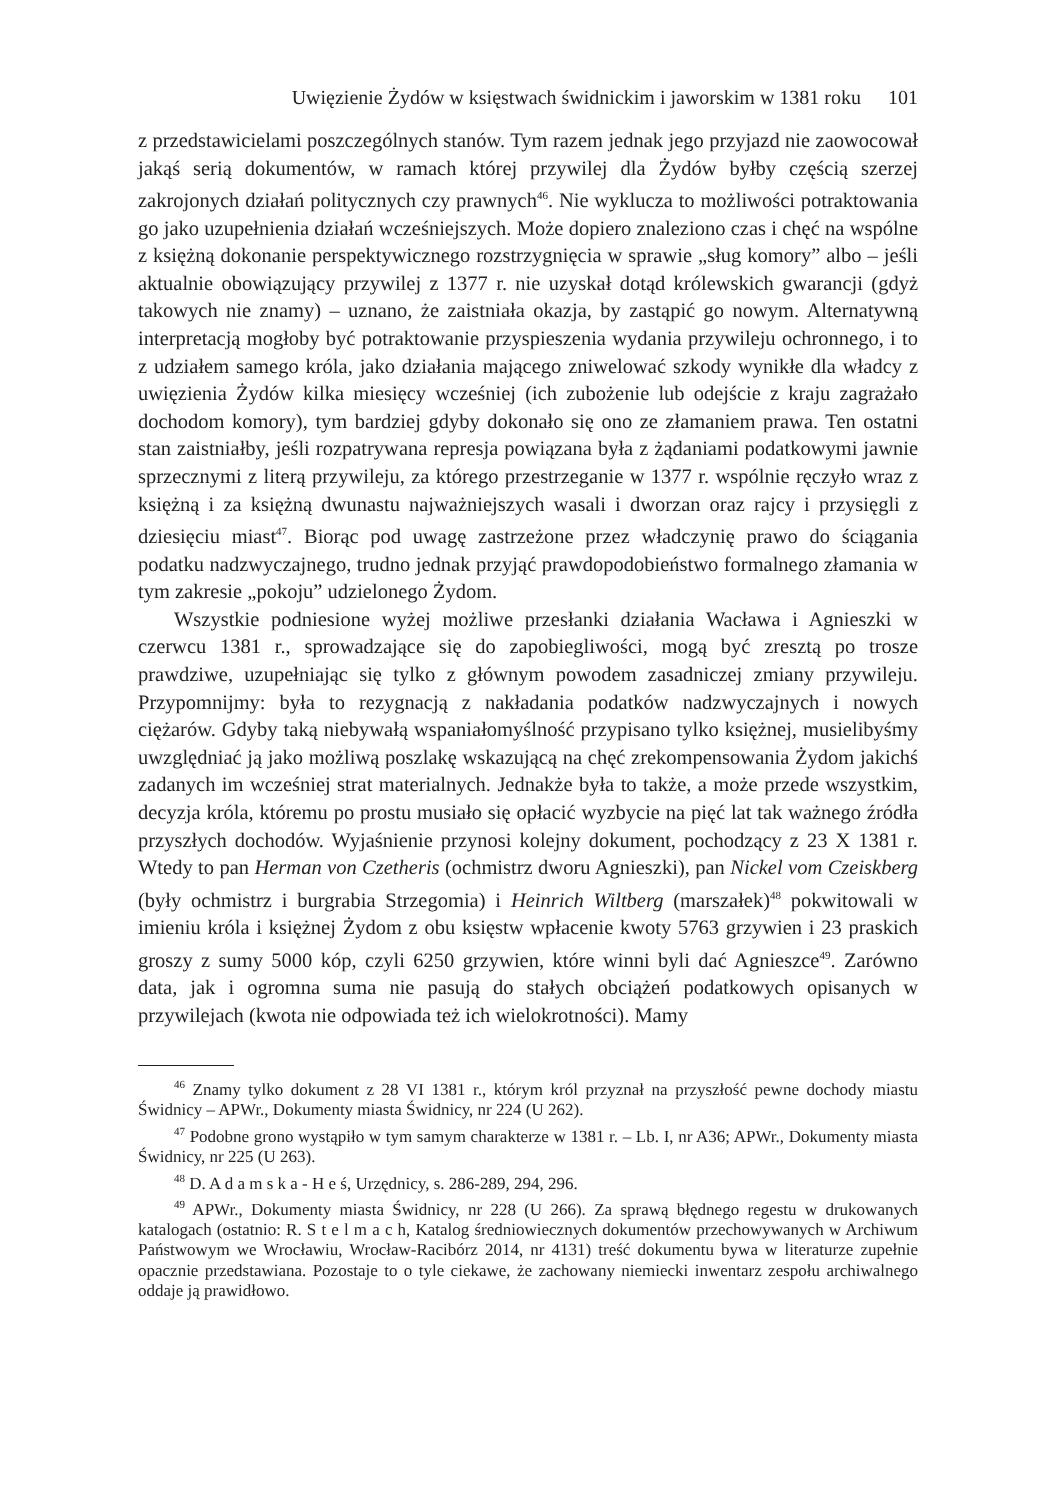Uwięzienie Żydów w księstwach świdnickim i jaworskim w 1381 roku 101
z przedstawicielami poszczególnych stanów. Tym razem jednak jego przyjazd nie zaowocował jakąś serią dokumentów, w ramach której przywilej dla Żydów byłby częścią szerzej zakrojonych działań politycznych czy prawnych<sup>46</sup>. Nie wyklucza to możliwości potraktowania go jako uzupełnienia działań wcześniejszych. Może dopiero znaleziono czas i chęć na wspólne z księżną dokonanie perspektywicznego rozstrzygnięcia w sprawie „sług komory” albo – jeśli aktualnie obowiązujący przywilej z 1377 r. nie uzyskał dotąd królewskich gwarancji (gdyż takowych nie znamy) – uznano, że zaistniała okazja, by zastąpić go nowym. Alternatywną interpretacją mogłoby być potraktowanie przyspieszenia wydania przywileju ochronnego, i to z udziałem samego króla, jako działania mającego zniwelować szkody wynikłe dla władcy z uwięzienia Żydów kilka miesięcy wcześniej (ich zubożenie lub odejście z kraju zagrażało dochodom komory), tym bardziej gdyby dokonało się ono ze złamaniem prawa. Ten ostatni stan zaistniałby, jeśli rozpatrywana represja powiązana była z żądaniami podatkowymi jawnie sprzecznymi z literą przywileju, za którego przestrzeganie w 1377 r. wspólnie ręczyło wraz z księżną i za księżną dwunastu najważniejszych wasali i dworzan oraz rajcy i przysięgli z dziesięciu miast<sup>47</sup>. Biorąc pod uwagę zastrzeżone przez władczynię prawo do ściągania podatku nadzwyczajnego, trudno jednak przyjąć prawdopodobieństwo formalnego złamania w tym zakresie „pokoju” udzielonego Żydom.
Wszystkie podniesione wyżej możliwe przesłanki działania Wacława i Agnieszki w czerwcu 1381 r., sprowadzające się do zapobiegliwości, mogą być zresztą po trosze prawdziwe, uzupełniając się tylko z głównym powodem zasadniczej zmiany przywileju. Przypomnijmy: była to rezygnacją z nakładania podatków nadzwyczajnych i nowych ciężarów. Gdyby taką niebywałą wspaniałomyślność przypisano tylko księżnej, musielibyśmy uwzględniać ją jako możliwą poszlakę wskazującą na chęć zrekompensowania Żydom jakichś zadanych im wcześniej strat materialnych. Jednakże była to także, a może przede wszystkim, decyzja króla, któremu po prostu musiało się opłacić wyzbycie na pięć lat tak ważnego źródła przyszłych dochodów. Wyjaśnienie przynosi kolejny dokument, pochodzący z 23 X 1381 r. Wtedy to pan Herman von Czetheris (ochmistrz dworu Agnieszki), pan Nickel vom Czeiskberg (były ochmistrz i burgrabia Strzegomia) i Heinrich Wiltberg (marszałek)<sup>48</sup> pokwitowali w imieniu króla i księżnej Żydom z obu księstw wpłacenie kwoty 5763 grzywien i 23 praskich groszy z sumy 5000 kóp, czyli 6250 grzywien, które winni byli dać Agnieszce<sup>49</sup>. Zarówno data, jak i ogromna suma nie pasują do stałych obciążeń podatkowych opisanych w przywilejach (kwota nie odpowiada też ich wielokrotności). Mamy
<sup>46</sup> Znamy tylko dokument z 28 VI 1381 r., którym król przyznał na przyszłość pewne dochody miastu Świdnicy – APWr., Dokumenty miasta Świdnicy, nr 224 (U 262).
<sup>47</sup> Podobne grono wystąpiło w tym samym charakterze w 1381 r. – Lb. I, nr A36; APWr., Dokumenty miasta Świdnicy, nr 225 (U 263).
<sup>48</sup> D. A d a m s k a - H e ś, Urzędnicy, s. 286-289, 294, 296.
<sup>49</sup> APWr., Dokumenty miasta Świdnicy, nr 228 (U 266). Za sprawą błędnego regestu w drukowanych katalogach (ostatnio: R. S t e l m a c h, Katalog średniowiecznych dokumentów przechowywanych w Archiwum Państwowym we Wrocławiu, Wrocław-Racibórz 2014, nr 4131) treść dokumentu bywa w literaturze zupełnie opacznie przedstawiana. Pozostaje to o tyle ciekawe, że zachowany niemiecki inwentarz zespołu archiwalnego oddaje ją prawidłowo.